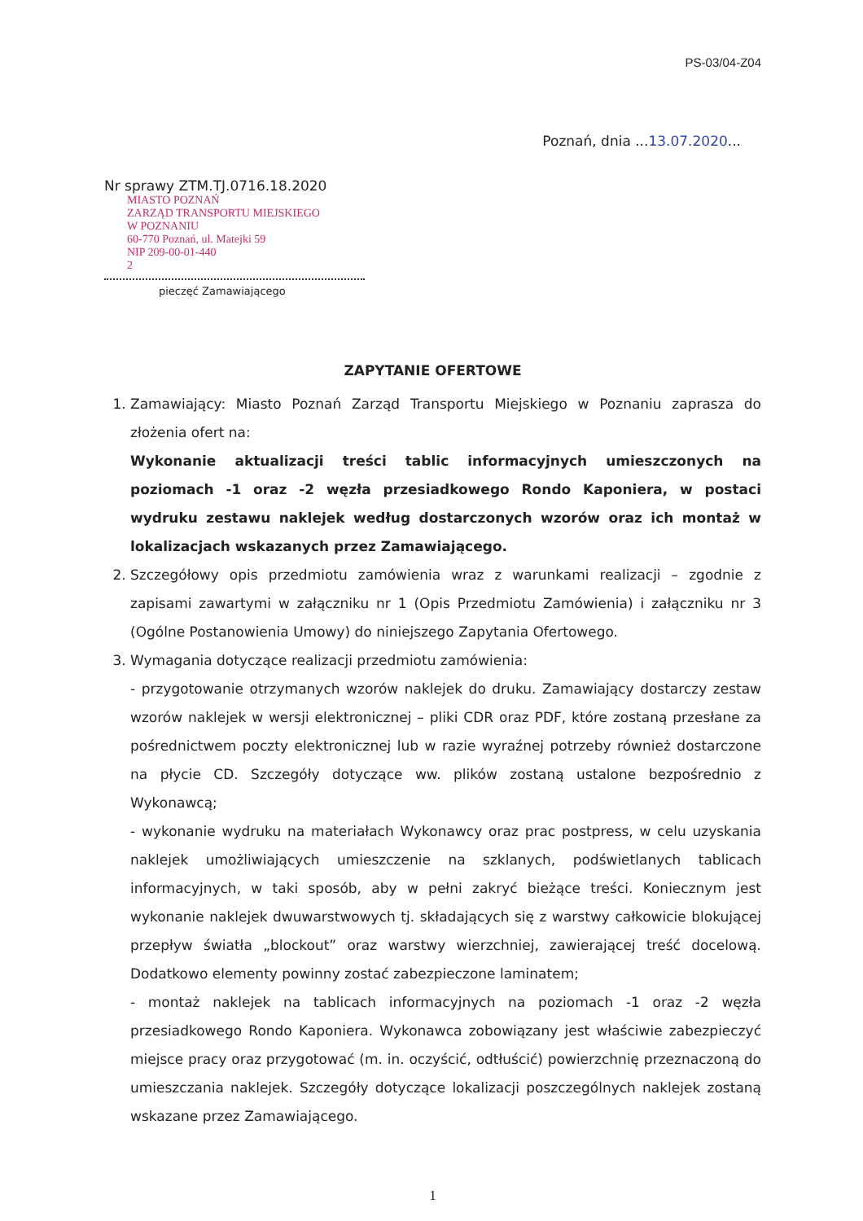PS-03/04-Z04
Poznań, dnia ...13.07.2020...
Nr sprawy ZTM.TJ.0716.18.2020
MIASTO POZNAŃ
ZARZĄD TRANSPORTU MIEJSKIEGO
W POZNANIU
60-770 Poznań, ul. Matejki 59
NIP 209-00-01-440
2
pieczęć Zamawiającego
ZAPYTANIE OFERTOWE
1. Zamawiający: Miasto Poznań Zarząd Transportu Miejskiego w Poznaniu zaprasza do złożenia ofert na:
Wykonanie aktualizacji treści tablic informacyjnych umieszczonych na poziomach -1 oraz -2 węzła przesiadkowego Rondo Kaponiera, w postaci wydruku zestawu naklejek według dostarczonych wzorów oraz ich montaż w lokalizacjach wskazanych przez Zamawiającego.
2. Szczegółowy opis przedmiotu zamówienia wraz z warunkami realizacji – zgodnie z zapisami zawartymi w załączniku nr 1 (Opis Przedmiotu Zamówienia) i załączniku nr 3 (Ogólne Postanowienia Umowy) do niniejszego Zapytania Ofertowego.
3. Wymagania dotyczące realizacji przedmiotu zamówienia:
- przygotowanie otrzymanych wzorów naklejek do druku. Zamawiający dostarczy zestaw wzorów naklejek w wersji elektronicznej – pliki CDR oraz PDF, które zostaną przesłane za pośrednictwem poczty elektronicznej lub w razie wyraźnej potrzeby również dostarczone na płycie CD. Szczegóły dotyczące ww. plików zostaną ustalone bezpośrednio z Wykonawcą;
- wykonanie wydruku na materiałach Wykonawcy oraz prac postpress, w celu uzyskania naklejek umożliwiających umieszczenie na szklanych, podświetlanych tablicach informacyjnych, w taki sposób, aby w pełni zakryć bieżące treści. Koniecznym jest wykonanie naklejek dwuwarstwowych tj. składających się z warstwy całkowicie blokującej przepływ światła „blockout” oraz warstwy wierzchniej, zawierającej treść docelową. Dodatkowo elementy powinny zostać zabezpieczone laminatem;
- montaż naklejek na tablicach informacyjnych na poziomach -1 oraz -2 węzła przesiadkowego Rondo Kaponiera. Wykonawca zobowiązany jest właściwie zabezpieczyć miejsce pracy oraz przygotować (m. in. oczyścić, odtłuścić) powierzchnię przeznaczoną do umieszczania naklejek. Szczegóły dotyczące lokalizacji poszczególnych naklejek zostaną wskazane przez Zamawiającego.
1